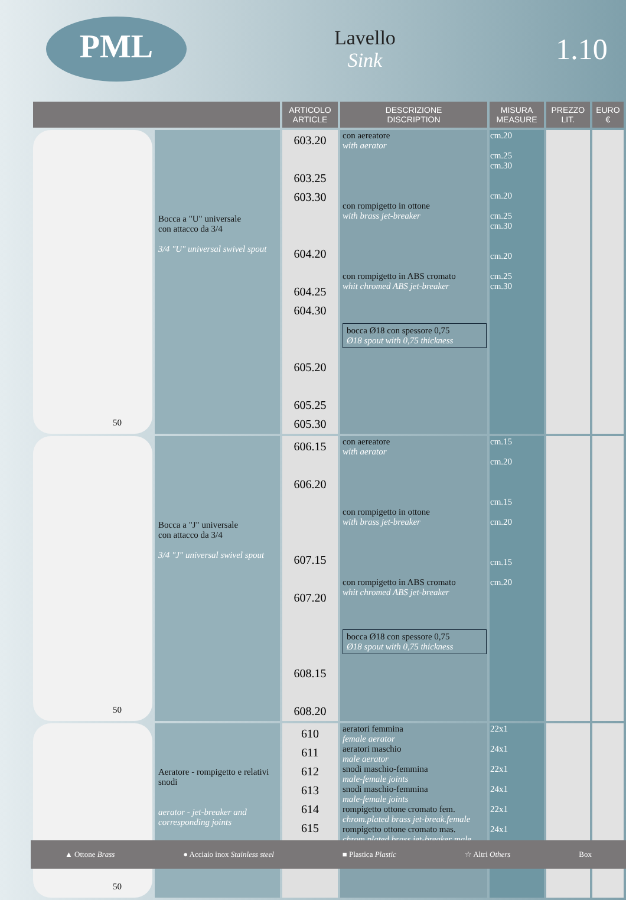PML
Lavello
Sink
1.10
| | | ARTICOLO ARTICLE | DESCRIZIONE DISCRIPTION | MISURA MEASURE | PREZZO LIT. | EURO € |
| --- | --- | --- | --- | --- | --- | --- |
| 50 | Bocca a "U" universale con attacco da 3/4 3/4 "U" universal swivel spout | 603.20 603.25 603.30 604.20 604.25 604.30 605.20 605.25 605.30 | con aereatore with aerator con rompigetto in ottone with brass jet-breaker con rompigetto in ABS cromato whit chromed ABS jet-breaker bocca Ø18 con spessore 0,75 Ø18 spout with 0,75 thickness | cm.20 cm.25 cm.30 cm.20 cm.25 cm.30 cm.20 cm.25 cm.30 | | |
| 50 | Bocca a "J" universale con attacco da 3/4 3/4 "J" universal swivel spout | 606.15 606.20 607.15 607.20 608.15 608.20 | con aereatore with aerator con rompigetto in ottone with brass jet-breaker con rompigetto in ABS cromato whit chromed ABS jet-breaker bocca Ø18 con spessore 0,75 Ø18 spout with 0,75 thickness | cm.15 cm.20 cm.15 cm.20 cm.15 cm.20 | | |
| 50 | Aeratore - rompigetto e relativi snodi aerator - jet-breaker and corresponding joints | 610 611 612 613 614 615 | aeratori femmina female aerator aeratori maschio male aerator snodi maschio-femmina male-female joints snodi maschio-femmina male-female joints rompigetto ottone cromato fem. chrom.plated brass jet-break.female rompigetto ottone cromato mas. chrom.plated brass jet-breaker male | 22x1 24x1 22x1 24x1 22x1 24x1 | | |
▲ Ottone Brass ● Acciaio inox Stainless steel ■ Plastica Plastic ☆ Altri Others Box